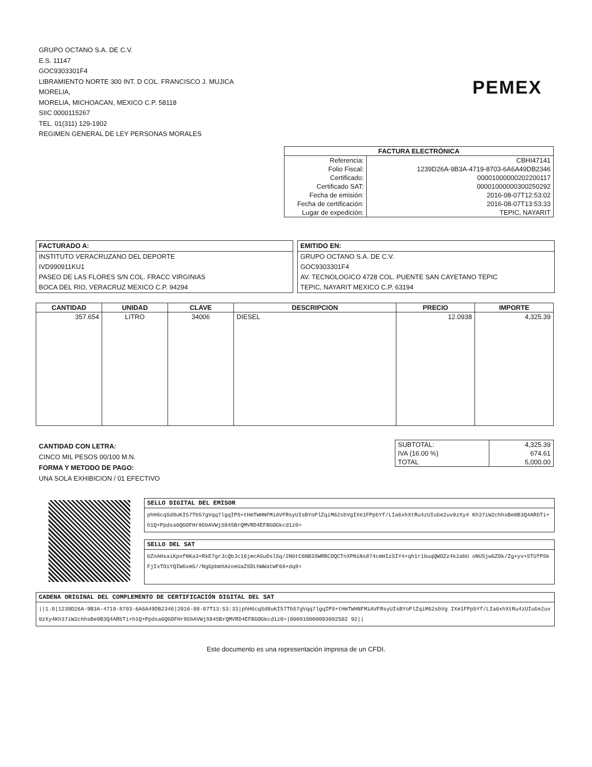GRUPO OCTANO S.A. DE C.V.
E.S. 11147
GOC9303301F4
LIBRAMIENTO NORTE 300 INT. D COL. FRANCISCO J. MUJICA
MORELIA,
MORELIA, MICHOACAN, MEXICO C.P. 58118
SIIC 0000115267
TEL. 01(311) 129-1902
REGIMEN GENERAL DE LEY PERSONAS MORALES
PEMEX
| FACTURA ELECTRÓNICA | |
| --- | --- |
| Referencia: | CBHI47141 |
| Folio Fiscal: | 1239D26A-9B3A-4719-8703-6A6A49DB2346 |
| Certificado: | 00001000000202200117 |
| Certificado SAT: | 00001000000300250292 |
| Fecha de emisión: | 2016-08-07T12:53:02 |
| Fecha de certificación: | 2016-08-07T13:53:33 |
| Lugar de expedición: | TEPIC, NAYARIT |
FACTURADO A:
INSTITUTO VERACRUZANO DEL DEPORTE
IVD990911KU1
PASEO DE LAS FLORES S/N COL. FRACC VIRGINIAS
BOCA DEL RIO, VERACRUZ MEXICO C.P. 94294
EMITIDO EN:
GRUPO OCTANO S.A. DE C.V.
GOC9303301F4
AV. TECNOLOGICO 4728 COL. PUENTE SAN CAYETANO TEPIC
TEPIC, NAYARIT MEXICO C.P. 63194
| CANTIDAD | UNIDAD | CLAVE | DESCRIPCION | PRECIO | IMPORTE |
| --- | --- | --- | --- | --- | --- |
| 357.654 | LITRO | 34006 | DIESEL | 12.0938 | 4,325.39 |
CANTIDAD CON LETRA:
CINCO MIL PESOS 00/100 M.N.
FORMA Y METODO DE PAGO:
UNA SOLA EXHIBICION / 01 EFECTIVO
| SUBTOTAL: | 4,325.39 |
| IVA (16.00 %) | 674.61 |
| TOTAL | 5,000.00 |
SELLO DIGITAL DEL EMISOR
phH6cqSd8uKI57Tb57gVqq7lgqIPS+tHmTWHNFMiAVFRsyUIsBYoPlZqiM62sbVgIXe1FPpbYf/LIa6xhXtRu4zUIuGe2uv0zXy4 Kh37iW2chhsBe0B3Q4ARbTi+h1Q+Ppdsa6QGOFHr8GbAVWjS84SBrQMVRD4EFBGOGkcd1z0=
SELLO DEL SAT
bZnAHsaiKpofNKa3+RkE7grJcQbJc16jmcA5uDslSq/2N6tC6NB3SWRBCOQCTnXPNiNs874cmHIzSIY4+qh1r1buqQWOZz4k2abU oNUSjwGZ0k/Zg+yv+STUfPSkFjIxTOiYQIW6xm5//NgGpbmXAzoeUaZSDLhWWatWF66+dq8=
CADENA ORIGINAL DEL COMPLEMENTO DE CERTIFICACIÓN DIGITAL DEL SAT
||1.0|1239D26A-9B3A-4719-8703-6A6A49DB2346|2016-08-07T13:53:33|phH6cqSd8uKI57Tb57gVqq7lgqIPS+tHmTWHNFMiAVFRsyUIsBYoPlZqiM62sbVg IXe1FPpbYf/LIa6xhXtRu4zUIuGe2uv0zXy4Kh37iW2chhsBe0B3Q4ARbTi+h1Q+Ppdsa6QGOFHr8GbAVWjS84SBrQMVRD4EFBGOGkcd1z0=|000010000003002502 92||
Este documento es una representación impresa de un CFDI.